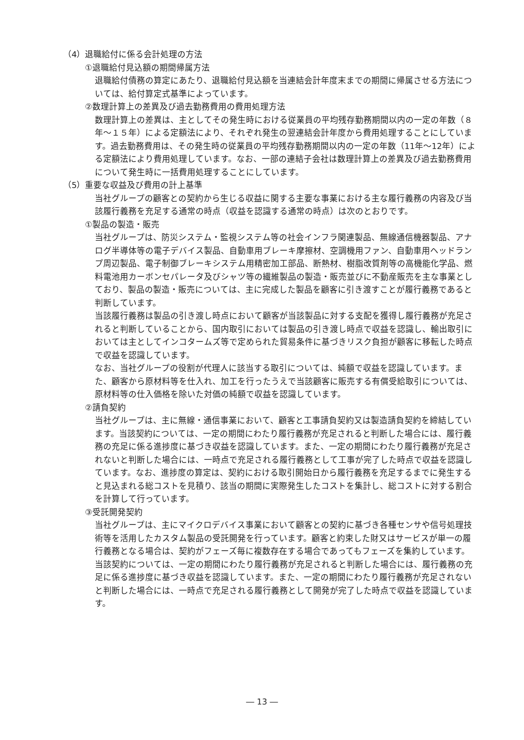（4）退職給付に係る会計処理の方法
①退職給付見込額の期間帰属方法
退職給付債務の算定にあたり、退職給付見込額を当連結会計年度末までの期間に帰属させる方法については、給付算定式基準によっています。
②数理計算上の差異及び過去勤務費用の費用処理方法
数理計算上の差異は、主としてその発生時における従業員の平均残存勤務期間以内の一定の年数（８年～１５年）による定額法により、それぞれ発生の翌連結会計年度から費用処理することにしています。過去勤務費用は、その発生時の従業員の平均残存勤務期間以内の一定の年数（11年～12年）による定額法により費用処理しています。なお、一部の連結子会社は数理計算上の差異及び過去勤務費用について発生時に一括費用処理することにしています。
（5）重要な収益及び費用の計上基準
当社グループの顧客との契約から生じる収益に関する主要な事業における主な履行義務の内容及び当該履行義務を充足する通常の時点（収益を認識する通常の時点）は次のとおりです。
①製品の製造・販売
当社グループは、防災システム・監視システム等の社会インフラ関連製品、無線通信機器製品、アナログ半導体等の電子デバイス製品、自動車用ブレーキ摩擦材、空調機用ファン、自動車用ヘッドランプ周辺製品、電子制御ブレーキシステム用精密加工部品、断熱材、樹脂改質剤等の高機能化学品、燃料電池用カーボンセパレータ及びシャツ等の繊維製品の製造・販売並びに不動産販売を主な事業としており、製品の製造・販売については、主に完成した製品を顧客に引き渡すことが履行義務であると判断しています。
当該履行義務は製品の引き渡し時点において顧客が当該製品に対する支配を獲得し履行義務が充足されると判断していることから、国内取引においては製品の引き渡し時点で収益を認識し、輸出取引においては主としてインコタームズ等で定められた貿易条件に基づきリスク負担が顧客に移転した時点で収益を認識しています。
なお、当社グループの役割が代理人に該当する取引については、純額で収益を認識しています。また、顧客から原材料等を仕入れ、加工を行ったうえで当該顧客に販売する有償受給取引については、原材料等の仕入価格を除いた対価の純額で収益を認識しています。
②請負契約
当社グループは、主に無線・通信事業において、顧客と工事請負契約又は製造請負契約を締結しています。当該契約については、一定の期間にわたり履行義務が充足されると判断した場合には、履行義務の充足に係る進捗度に基づき収益を認識しています。また、一定の期間にわたり履行義務が充足されないと判断した場合には、一時点で充足される履行義務として工事が完了した時点で収益を認識しています。なお、進捗度の算定は、契約における取引開始日から履行義務を充足するまでに発生すると見込まれる総コストを見積り、該当の期間に実際発生したコストを集計し、総コストに対する割合を計算して行っています。
③受託開発契約
当社グループは、主にマイクロデバイス事業において顧客との契約に基づき各種センサや信号処理技術等を活用したカスタム製品の受託開発を行っています。顧客と約束した財又はサービスが単一の履行義務となる場合は、契約がフェーズ毎に複数存在する場合であってもフェーズを集約しています。当該契約については、一定の期間にわたり履行義務が充足されると判断した場合には、履行義務の充足に係る進捗度に基づき収益を認識しています。また、一定の期間にわたり履行義務が充足されないと判断した場合には、一時点で充足される履行義務として開発が完了した時点で収益を認識しています。
― 13 ―